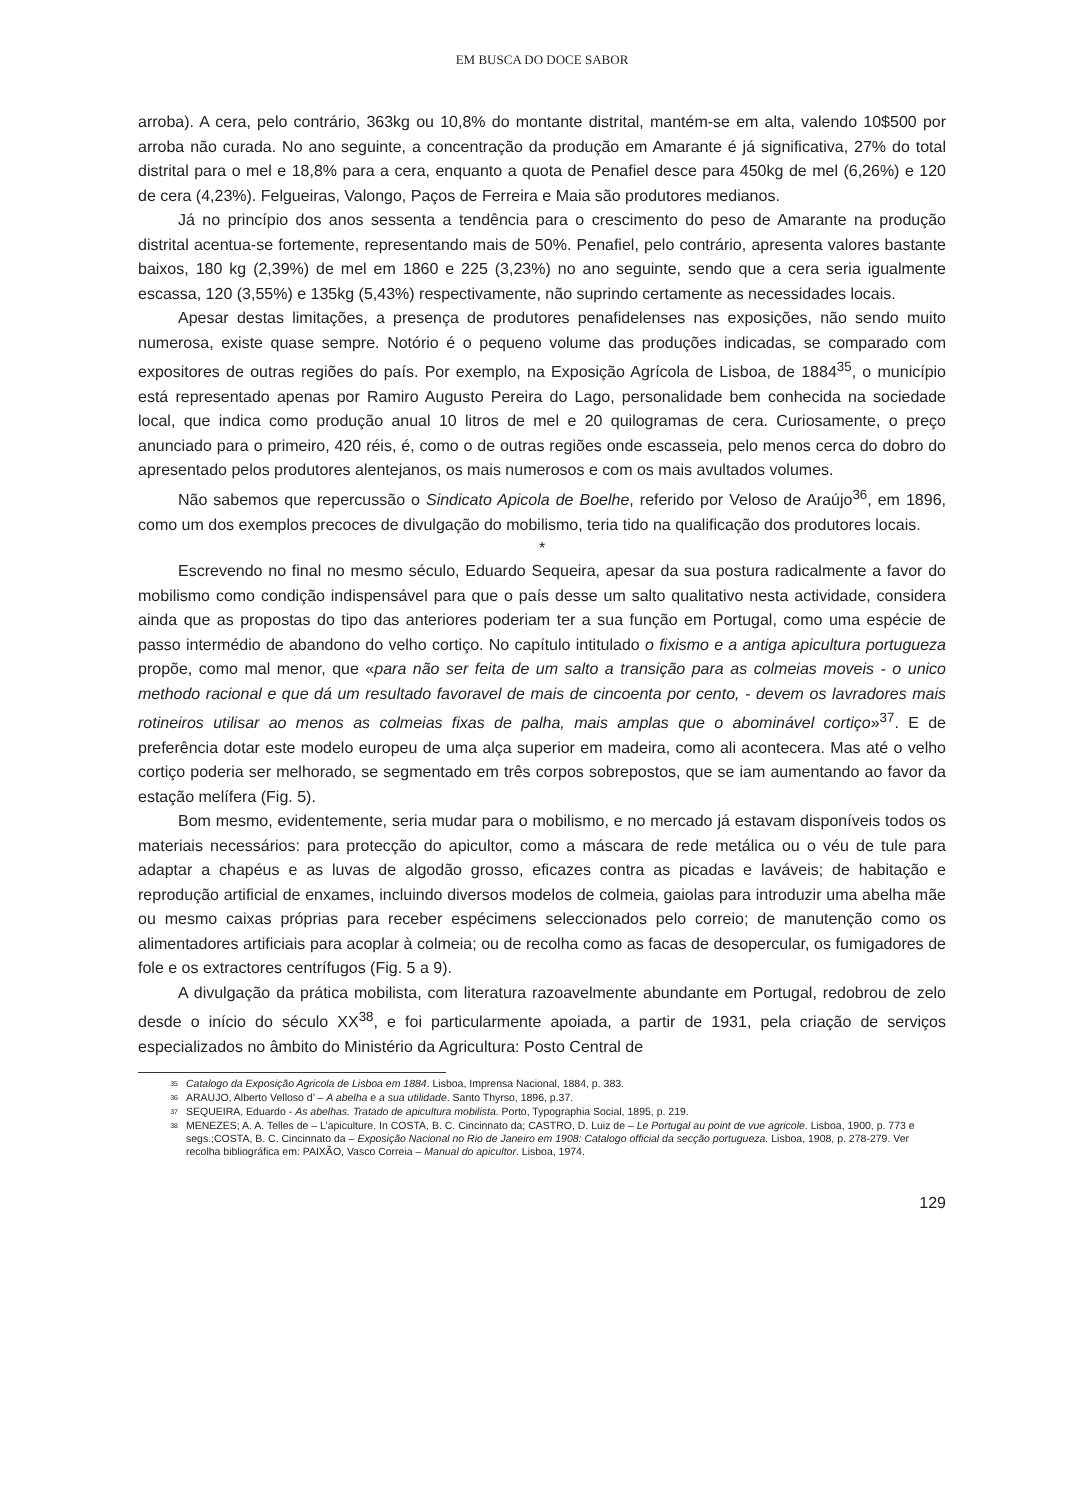EM BUSCA DO DOCE SABOR
arroba). A cera, pelo contrário, 363kg ou 10,8% do montante distrital, mantém-se em alta, valendo 10$500 por arroba não curada. No ano seguinte, a concentração da produção em Amarante é já significativa, 27% do total distrital para o mel e 18,8% para a cera, enquanto a quota de Penafiel desce para 450kg de mel (6,26%) e 120 de cera (4,23%). Felgueiras, Valongo, Paços de Ferreira e Maia são produtores medianos.
Já no princípio dos anos sessenta a tendência para o crescimento do peso de Amarante na produção distrital acentua-se fortemente, representando mais de 50%. Penafiel, pelo contrário, apresenta valores bastante baixos, 180 kg (2,39%) de mel em 1860 e 225 (3,23%) no ano seguinte, sendo que a cera seria igualmente escassa, 120 (3,55%) e 135kg (5,43%) respectivamente, não suprindo certamente as necessidades locais.
Apesar destas limitações, a presença de produtores penafidelenses nas exposições, não sendo muito numerosa, existe quase sempre. Notório é o pequeno volume das produções indicadas, se comparado com expositores de outras regiões do país. Por exemplo, na Exposição Agrícola de Lisboa, de 1884<sup>35</sup>, o município está representado apenas por Ramiro Augusto Pereira do Lago, personalidade bem conhecida na sociedade local, que indica como produção anual 10 litros de mel e 20 quilogramas de cera. Curiosamente, o preço anunciado para o primeiro, 420 réis, é, como o de outras regiões onde escasseia, pelo menos cerca do dobro do apresentado pelos produtores alentejanos, os mais numerosos e com os mais avultados volumes.
Não sabemos que repercussão o Sindicato Apicola de Boelhe, referido por Veloso de Araújo<sup>36</sup>, em 1896, como um dos exemplos precoces de divulgação do mobilismo, teria tido na qualificação dos produtores locais.
*
Escrevendo no final no mesmo século, Eduardo Sequeira, apesar da sua postura radicalmente a favor do mobilismo como condição indispensável para que o país desse um salto qualitativo nesta actividade, considera ainda que as propostas do tipo das anteriores poderiam ter a sua função em Portugal, como uma espécie de passo intermédio de abandono do velho cortiço. No capítulo intitulado o fixismo e a antiga apicultura portugueza propõe, como mal menor, que «para não ser feita de um salto a transição para as colmeias moveis - o unico methodo racional e que dá um resultado favoravel de mais de cincoenta por cento, - devem os lavradores mais rotineiros utilisar ao menos as colmeias fixas de palha, mais amplas que o abominável cortiço»<sup>37</sup>. E de preferência dotar este modelo europeu de uma alça superior em madeira, como ali acontecera. Mas até o velho cortiço poderia ser melhorado, se segmentado em três corpos sobrepostos, que se iam aumentando ao favor da estação melífera (Fig. 5).
Bom mesmo, evidentemente, seria mudar para o mobilismo, e no mercado já estavam disponíveis todos os materiais necessários: para protecção do apicultor, como a máscara de rede metálica ou o véu de tule para adaptar a chapéus e as luvas de algodão grosso, eficazes contra as picadas e laváveis; de habitação e reprodução artificial de enxames, incluindo diversos modelos de colmeia, gaiolas para introduzir uma abelha mãe ou mesmo caixas próprias para receber espécimens seleccionados pelo correio; de manutenção como os alimentadores artificiais para acoplar à colmeia; ou de recolha como as facas de desopercular, os fumigadores de fole e os extractores centrífugos (Fig. 5 a 9).
A divulgação da prática mobilista, com literatura razoavelmente abundante em Portugal, redobrou de zelo desde o início do século XX<sup>38</sup>, e foi particularmente apoiada, a partir de 1931, pela criação de serviços especializados no âmbito do Ministério da Agricultura: Posto Central de
<sup>35</sup> Catalogo da Exposição Agricola de Lisboa em 1884. Lisboa, Imprensa Nacional, 1884, p. 383.
<sup>36</sup> ARAUJO, Alberto Velloso d’ – A abelha e a sua utilidade. Santo Thyrso, 1896, p.37.
<sup>37</sup> SEQUEIRA, Eduardo - As abelhas. Tratado de apicultura mobilista. Porto, Typographia Social, 1895, p. 219.
<sup>38</sup> MENEZES; A. A. Telles de – L’apiculture. In COSTA, B. C. Cincinnato da; CASTRO, D. Luiz de – Le Portugal au point de vue agricole. Lisboa, 1900, p. 773 e segs.;COSTA, B. C. Cincinnato da – Exposição Nacional no Rio de Janeiro em 1908: Catalogo official da secção portugueza. Lisboa, 1908, p. 278-279. Ver recolha bibliográfica em: PAIXÃO, Vasco Correia – Manual do apicultor. Lisboa, 1974.
129